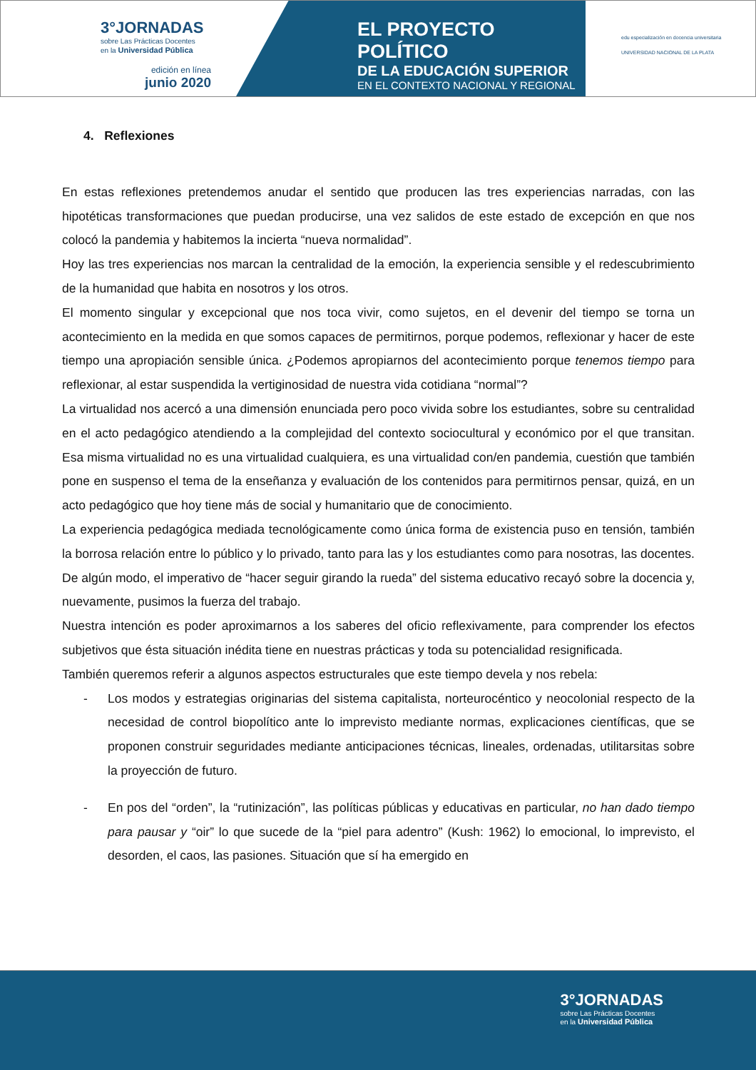3°JORNADAS
sobre Las Prácticas Docentes
en la Universidad Pública
edición en línea
junio 2020
EL PROYECTO POLÍTICO
DE LA EDUCACIÓN SUPERIOR
EN EL CONTEXTO NACIONAL Y REGIONAL
edu especialización en docencia universitaria
UNIVERSIDAD NACIONAL DE LA PLATA
4. Reflexiones
En estas reflexiones pretendemos anudar el sentido que producen las tres experiencias narradas, con las hipotéticas transformaciones que puedan producirse, una vez salidos de este estado de excepción en que nos colocó la pandemia y habitemos la incierta “nueva normalidad”.
Hoy las tres experiencias nos marcan la centralidad de la emoción, la experiencia sensible y el redescubrimiento de la humanidad que habita en nosotros y los otros.
El momento singular y excepcional que nos toca vivir, como sujetos, en el devenir del tiempo se torna un acontecimiento en la medida en que somos capaces de permitirnos, porque podemos, reflexionar y hacer de este tiempo una apropiación sensible única. ¿Podemos apropiarnos del acontecimiento porque tenemos tiempo para reflexionar, al estar suspendida la vertiginosidad de nuestra vida cotidiana “normal”?
La virtualidad nos acercó a una dimensión enunciada pero poco vivida sobre los estudiantes, sobre su centralidad en el acto pedagógico atendiendo a la complejidad del contexto sociocultural y económico por el que transitan. Esa misma virtualidad no es una virtualidad cualquiera, es una virtualidad con/en pandemia, cuestión que también pone en suspenso el tema de la enseñanza y evaluación de los contenidos para permitirnos pensar, quizá, en un acto pedagógico que hoy tiene más de social y humanitario que de conocimiento.
La experiencia pedagógica mediada tecnológicamente como única forma de existencia puso en tensión, también la borrosa relación entre lo público y lo privado, tanto para las y los estudiantes como para nosotras, las docentes. De algún modo, el imperativo de “hacer seguir girando la rueda” del sistema educativo recayó sobre la docencia y, nuevamente, pusimos la fuerza del trabajo.
Nuestra intención es poder aproximarnos a los saberes del oficio reflexivamente, para comprender los efectos subjetivos que ésta situación inédita tiene en nuestras prácticas y toda su potencialidad resignificada.
También queremos referir a algunos aspectos estructurales que este tiempo devela y nos rebela:
- Los modos y estrategias originarias del sistema capitalista, norteurocéntico y neocolonial respecto de la necesidad de control biopolítico ante lo imprevisto mediante normas, explicaciones científicas, que se proponen construir seguridades mediante anticipaciones técnicas, lineales, ordenadas, utilitarsitas sobre la proyección de futuro.
- En pos del “orden”, la “rutinización”, las políticas públicas y educativas en particular, no han dado tiempo para pausar y “oir” lo que sucede de la “piel para adentro” (Kush: 1962) lo emocional, lo imprevisto, el desorden, el caos, las pasiones. Situación que sí ha emergido en
3°JORNADAS
sobre Las Prácticas Docentes
en la Universidad Pública